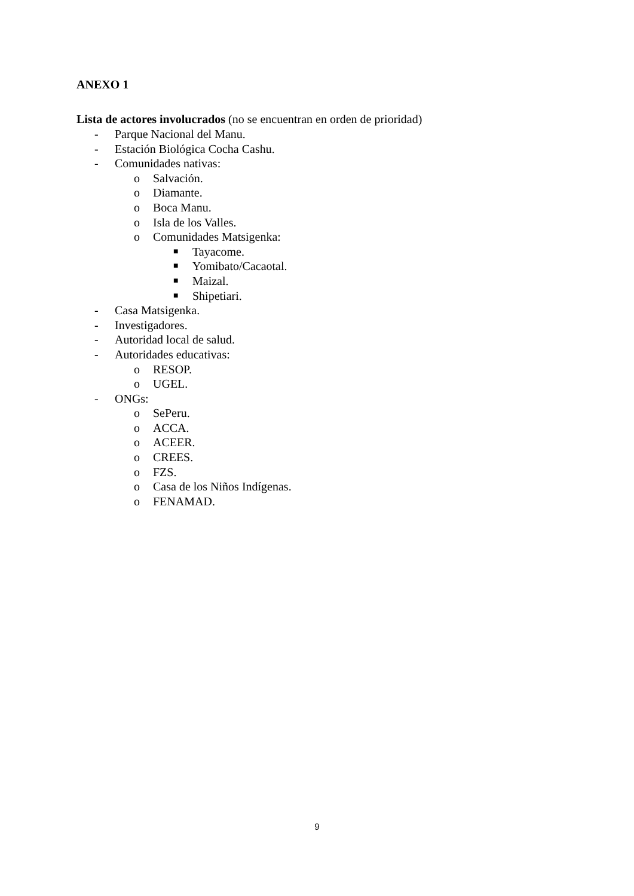ANEXO 1
Lista de actores involucrados (no se encuentran en orden de prioridad)
- Parque Nacional del Manu.
- Estación Biológica Cocha Cashu.
- Comunidades nativas:
o Salvación.
o Diamante.
o Boca Manu.
o Isla de los Valles.
o Comunidades Matsigenka:
■ Tayacome.
■ Yomibato/Cacaotal.
■ Maizal.
■ Shipetiari.
- Casa Matsigenka.
- Investigadores.
- Autoridad local de salud.
- Autoridades educativas:
o RESOP.
o UGEL.
- ONGs:
o SePeru.
o ACCA.
o ACEER.
o CREES.
o FZS.
o Casa de los Niños Indígenas.
o FENAMAD.
9